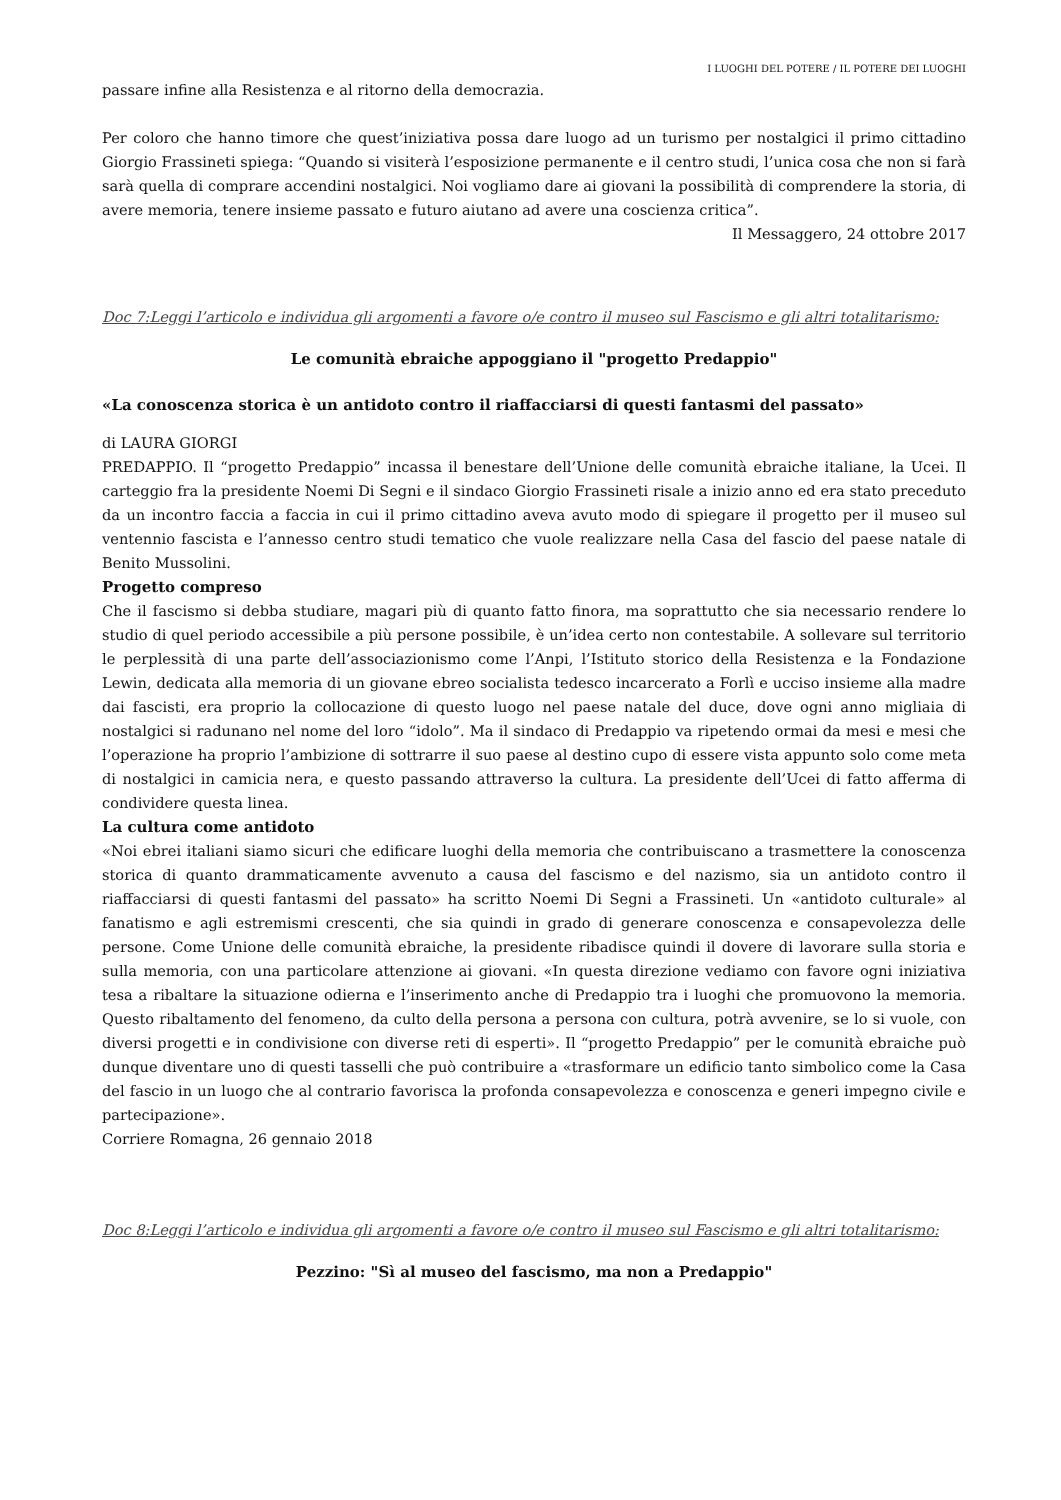I LUOGHI DEL POTERE / IL POTERE DEI LUOGHI
passare infine alla Resistenza e al ritorno della democrazia.
Per coloro che hanno timore che quest’iniziativa possa dare luogo ad un turismo per nostalgici il primo cittadino Giorgio Frassineti spiega: “Quando si visiterà l’esposizione permanente e il centro studi, l’unica cosa che non si farà sarà quella di comprare accendini nostalgici. Noi vogliamo dare ai giovani la possibilità di comprendere la storia, di avere memoria, tenere insieme passato e futuro aiutano ad avere una coscienza critica”.
Il Messaggero, 24 ottobre 2017
Doc 7:Leggi l’articolo e individua gli argomenti a favore o/e contro il museo sul Fascismo e gli altri totalitarismo:
Le comunità ebraiche appoggiano il "progetto Predappio"
«La conoscenza storica è un antidoto contro il riaffacciarsi di questi fantasmi del passato»
di LAURA GIORGI
PREDAPPIO. Il “progetto Predappio” incassa il benestare dell’Unione delle comunità ebraiche italiane, la Ucei. Il carteggio fra la presidente Noemi Di Segni e il sindaco Giorgio Frassineti risale a inizio anno ed era stato preceduto da un incontro faccia a faccia in cui il primo cittadino aveva avuto modo di spiegare il progetto per il museo sul ventennio fascista e l’annesso centro studi tematico che vuole realizzare nella Casa del fascio del paese natale di Benito Mussolini.
Progetto compreso
Che il fascismo si debba studiare, magari più di quanto fatto finora, ma soprattutto che sia necessario rendere lo studio di quel periodo accessibile a più persone possibile, è un’idea certo non contestabile. A sollevare sul territorio le perplessità di una parte dell’associazionismo come l’Anpi, l’Istituto storico della Resistenza e la Fondazione Lewin, dedicata alla memoria di un giovane ebreo socialista tedesco incarcerato a Forlì e ucciso insieme alla madre dai fascisti, era proprio la collocazione di questo luogo nel paese natale del duce, dove ogni anno migliaia di nostalgici si radunano nel nome del loro “idolo”. Ma il sindaco di Predappio va ripetendo ormai da mesi e mesi che l’operazione ha proprio l’ambizione di sottrarre il suo paese al destino cupo di essere vista appunto solo come meta di nostalgici in camicia nera, e questo passando attraverso la cultura. La presidente dell’Ucei di fatto afferma di condividere questa linea.
La cultura come antidoto
«Noi ebrei italiani siamo sicuri che edificare luoghi della memoria che contribuiscano a trasmettere la conoscenza storica di quanto drammaticamente avvenuto a causa del fascismo e del nazismo, sia un antidoto contro il riaffacciarsi di questi fantasmi del passato» ha scritto Noemi Di Segni a Frassineti. Un «antidoto culturale» al fanatismo e agli estremismi crescenti, che sia quindi in grado di generare conoscenza e consapevolezza delle persone. Come Unione delle comunità ebraiche, la presidente ribadisce quindi il dovere di lavorare sulla storia e sulla memoria, con una particolare attenzione ai giovani. «In questa direzione vediamo con favore ogni iniziativa tesa a ribaltare la situazione odierna e l’inserimento anche di Predappio tra i luoghi che promuovono la memoria. Questo ribaltamento del fenomeno, da culto della persona a persona con cultura, potrà avvenire, se lo si vuole, con diversi progetti e in condivisione con diverse reti di esperti». Il “progetto Predappio” per le comunità ebraiche può dunque diventare uno di questi tasselli che può contribuire a «trasformare un edificio tanto simbolico come la Casa del fascio in un luogo che al contrario favorisca la profonda consapevolezza e conoscenza e generi impegno civile e partecipazione».
Corriere Romagna, 26 gennaio 2018
Doc 8:Leggi l’articolo e individua gli argomenti a favore o/e contro il museo sul Fascismo e gli altri totalitarismo:
Pezzino: "Sì al museo del fascismo, ma non a Predappio"